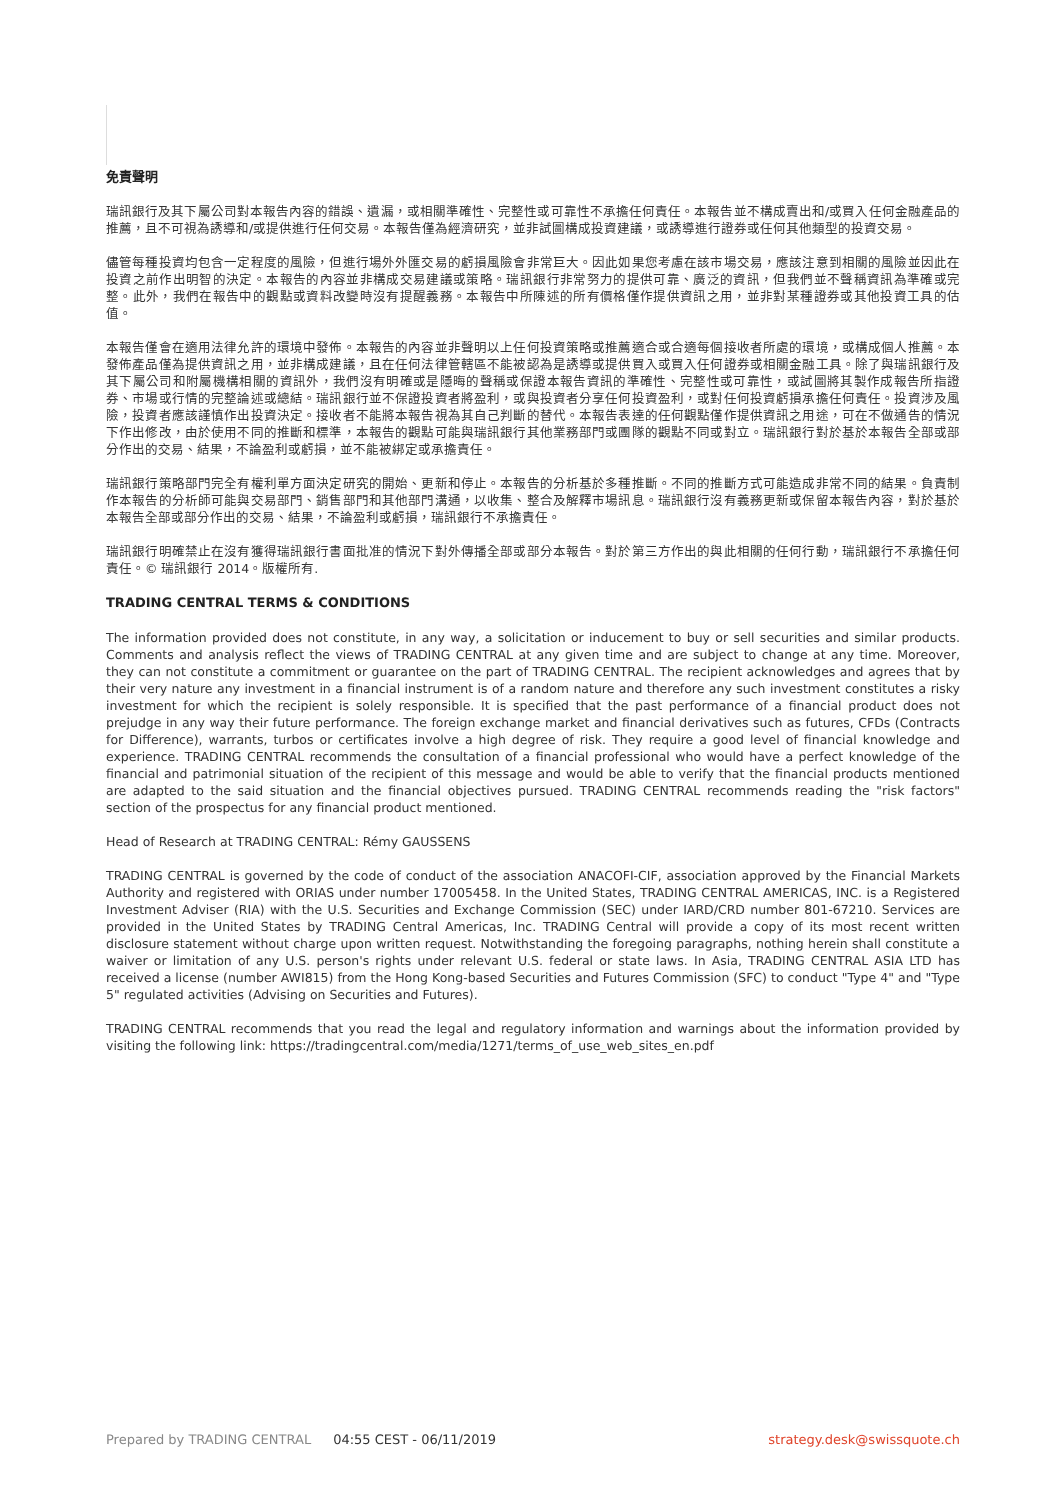免責聲明
瑞訊銀行及其下屬公司對本報告內容的錯誤、遺漏，或相關準確性、完整性或可靠性不承擔任何責任。本報告並不構成賣出和/或買入任何金融產品的推薦，且不可視為誘導和/或提供進行任何交易。本報告僅為經濟研究，並非試圖構成投資建議，或誘導進行證券或任何其他類型的投資交易。
儘管每種投資均包含一定程度的風險，但進行場外外匯交易的虧損風險會非常巨大。因此如果您考慮在該市場交易，應該注意到相關的風險並因此在投資之前作出明智的決定。本報告的內容並非構成交易建議或策略。瑞訊銀行非常努力的提供可靠、廣泛的資訊，但我們並不聲稱資訊為準確或完整。此外，我們在報告中的觀點或資料改變時沒有提醒義務。本報告中所陳述的所有價格僅作提供資訊之用，並非對某種證券或其他投資工具的估值。
本報告僅會在適用法律允許的環境中發佈。本報告的內容並非聲明以上任何投資策略或推薦適合或合適每個接收者所處的環境，或構成個人推薦。本發佈產品僅為提供資訊之用，並非構成建議，且在任何法律管轄區不能被認為是誘導或提供買入或買入任何證券或相關金融工具。除了與瑞訊銀行及其下屬公司和附屬機構相關的資訊外，我們沒有明確或是隱晦的聲稱或保證本報告資訊的準確性、完整性或可靠性，或試圖將其製作成報告所指證券、市場或行情的完整論述或總結。瑞訊銀行並不保證投資者將盈利，或與投資者分享任何投資盈利，或對任何投資虧損承擔任何責任。投資涉及風險，投資者應該謹慎作出投資決定。接收者不能將本報告視為其自己判斷的替代。本報告表達的任何觀點僅作提供資訊之用途，可在不做通告的情況下作出修改，由於使用不同的推斷和標準，本報告的觀點可能與瑞訊銀行其他業務部門或團隊的觀點不同或對立。瑞訊銀行對於基於本報告全部或部分作出的交易、結果，不論盈利或虧損，並不能被綁定或承擔責任。
瑞訊銀行策略部門完全有權利單方面決定研究的開始、更新和停止。本報告的分析基於多種推斷。不同的推斷方式可能造成非常不同的結果。負責制作本報告的分析師可能與交易部門、銷售部門和其他部門溝通，以收集、整合及解釋市場訊息。瑞訊銀行沒有義務更新或保留本報告內容，對於基於本報告全部或部分作出的交易、結果，不論盈利或虧損，瑞訊銀行不承擔責任。
瑞訊銀行明確禁止在沒有獲得瑞訊銀行書面批准的情況下對外傳播全部或部分本報告。對於第三方作出的與此相關的任何行動，瑞訊銀行不承擔任何責任。© 瑞訊銀行 2014。版權所有.
TRADING CENTRAL TERMS & CONDITIONS
The information provided does not constitute, in any way, a solicitation or inducement to buy or sell securities and similar products. Comments and analysis reflect the views of TRADING CENTRAL at any given time and are subject to change at any time. Moreover, they can not constitute a commitment or guarantee on the part of TRADING CENTRAL. The recipient acknowledges and agrees that by their very nature any investment in a financial instrument is of a random nature and therefore any such investment constitutes a risky investment for which the recipient is solely responsible. It is specified that the past performance of a financial product does not prejudge in any way their future performance. The foreign exchange market and financial derivatives such as futures, CFDs (Contracts for Difference), warrants, turbos or certificates involve a high degree of risk. They require a good level of financial knowledge and experience. TRADING CENTRAL recommends the consultation of a financial professional who would have a perfect knowledge of the financial and patrimonial situation of the recipient of this message and would be able to verify that the financial products mentioned are adapted to the said situation and the financial objectives pursued. TRADING CENTRAL recommends reading the "risk factors" section of the prospectus for any financial product mentioned.
Head of Research at TRADING CENTRAL: Rémy GAUSSENS
TRADING CENTRAL is governed by the code of conduct of the association ANACOFI-CIF, association approved by the Financial Markets Authority and registered with ORIAS under number 17005458. In the United States, TRADING CENTRAL AMERICAS, INC. is a Registered Investment Adviser (RIA) with the U.S. Securities and Exchange Commission (SEC) under IARD/CRD number 801-67210. Services are provided in the United States by TRADING Central Americas, Inc. TRADING Central will provide a copy of its most recent written disclosure statement without charge upon written request. Notwithstanding the foregoing paragraphs, nothing herein shall constitute a waiver or limitation of any U.S. person's rights under relevant U.S. federal or state laws. In Asia, TRADING CENTRAL ASIA LTD has received a license (number AWI815) from the Hong Kong-based Securities and Futures Commission (SFC) to conduct "Type 4" and "Type 5" regulated activities (Advising on Securities and Futures).
TRADING CENTRAL recommends that you read the legal and regulatory information and warnings about the information provided by visiting the following link: https://tradingcentral.com/media/1271/terms_of_use_web_sites_en.pdf
Prepared by TRADING CENTRAL 04:55 CEST - 06/11/2019 strategy.desk@swissquote.ch